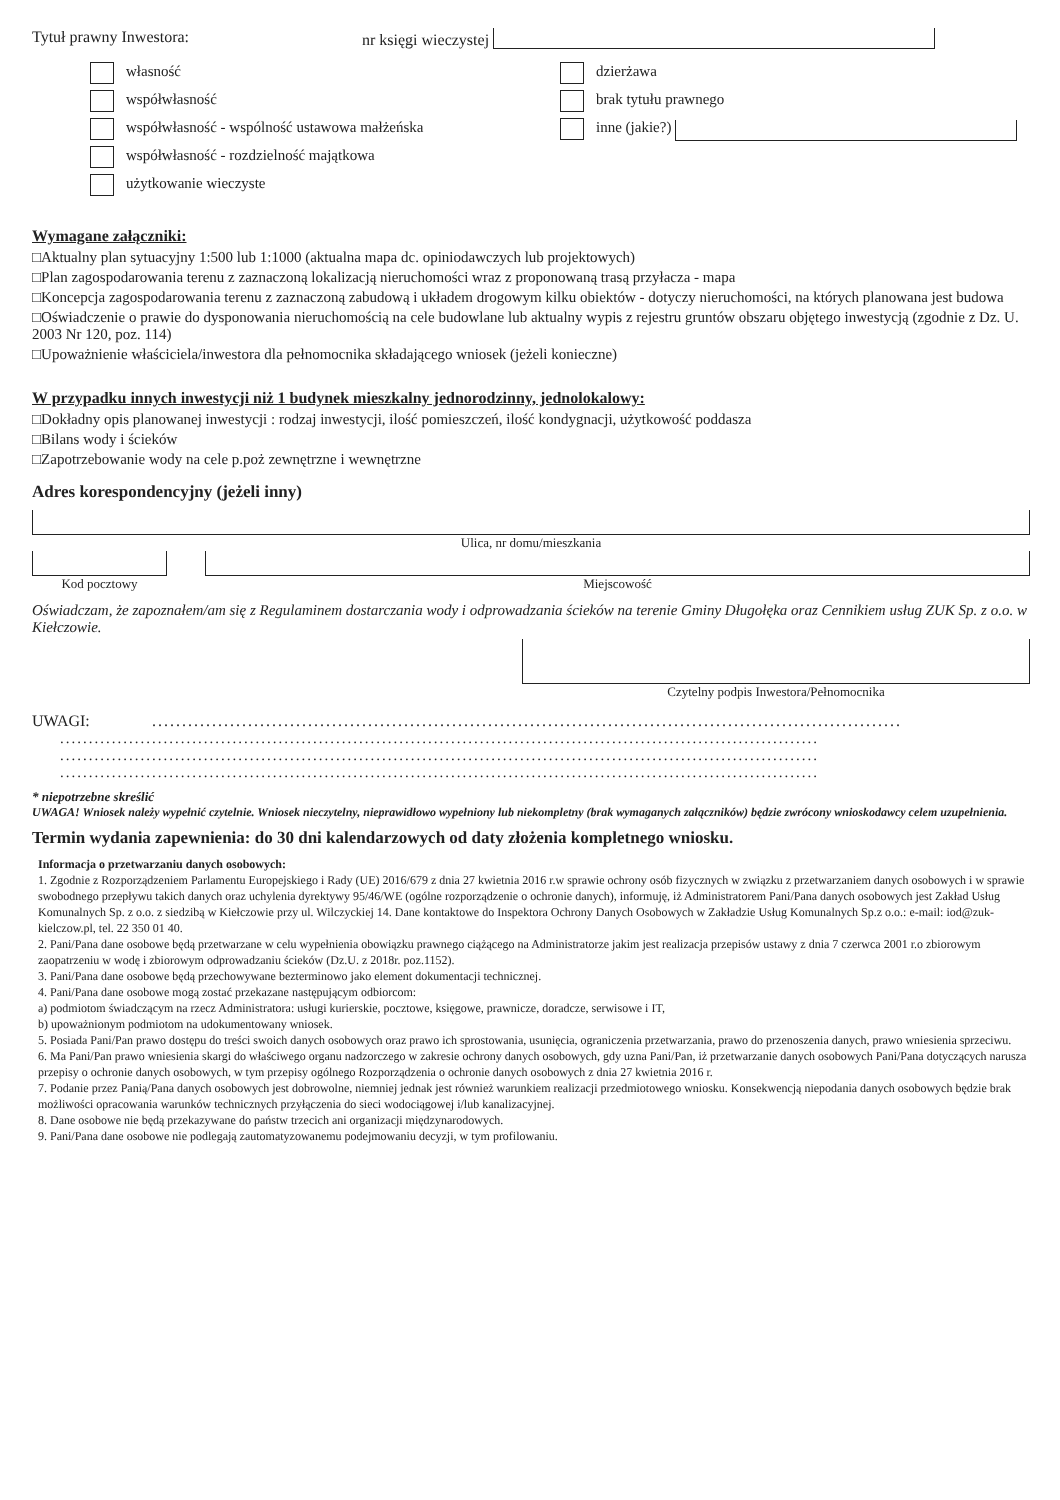Tytuł prawny Inwestora: nr księgi wieczystej
własność
współwłasność
współwłasność - wspólność ustawowa małżeńska
współwłasność - rozdzielność majątkowa
użytkowanie wieczyste
dzierżawa
brak tytułu prawnego
inne (jakie?)
Wymagane załączniki:
□Aktualny plan sytuacyjny 1:500 lub 1:1000 (aktualna mapa dc. opiniodawczych lub projektowych)
□Plan zagospodarowania terenu z zaznaczoną lokalizacją nieruchomości wraz z proponowaną trasą przyłacza - mapa
□Koncepcja zagospodarowania terenu z zaznaczoną zabudową i układem drogowym kilku obiektów - dotyczy nieruchomości, na których planowana jest budowa
□Oświadczenie o prawie do dysponowania nieruchomością na cele budowlane lub aktualny wypis z rejestru gruntów obszaru objętego inwestycją (zgodnie z Dz. U. 2003 Nr 120, poz. 114)
□Upoważnienie właściciela/inwestora dla pełnomocnika składającego wniosek (jeżeli konieczne)
W przypadku innych inwestycji niż 1 budynek mieszkalny jednorodzinny, jednolokalowy:
□Dokładny opis planowanej inwestycji : rodzaj inwestycji, ilość pomieszczeń, ilość kondygnacji, użytkowość poddasza
□Bilans wody i ścieków
□Zapotrzebowanie wody na cele p.poż zewnętrzne i wewnętrzne
Adres korespondencyjny (jeżeli inny)
Ulica, nr domu/mieszkania
Kod pocztowy Miejscowość
Oświadczam, że zapoznałem/am się z Regulaminem dostarczania wody i odprowadzania ścieków na terenie Gminy Długołęka oraz Cennikiem usług ZUK Sp. z o.o. w Kiełczowie.
Czytelny podpis Inwestora/Pełnomocnika
UWAGI:.............................................................................................................................
....................................................................................................................................
....................................................................................................................................
....................................................................................................................................
* niepotrzebne skreślić
UWAGA! Wniosek należy wypełnić czytelnie. Wniosek nieczytelny, nieprawidłowo wypełniony lub niekompletny (brak wymaganych załączników) będzie zwrócony wnioskodawcy celem uzupełnienia.
Termin wydania zapewnienia: do 30 dni kalendarzowych od daty złożenia kompletnego wniosku.
Informacja o przetwarzaniu danych osobowych:
1. Zgodnie z Rozporządzeniem Parlamentu Europejskiego i Rady (UE) 2016/679 z dnia 27 kwietnia 2016 r.w sprawie ochrony osób fizycznych w związku z przetwarzaniem danych osobowych i w sprawie swobodnego przepływu takich danych oraz uchylenia dyrektywy 95/46/WE (ogólne rozporządzenie o ochronie danych), informuję, iż Administratorem Pani/Pana danych osobowych jest Zakład Usług Komunalnych Sp. z o.o. z siedzibą w Kiełczowie przy ul. Wilczyckiej 14. Dane kontaktowe do Inspektora Ochrony Danych Osobowych w Zakładzie Usług Komunalnych Sp.z o.o.: e-mail: iod@zuk-kielczow.pl, tel. 22 350 01 40.
2. Pani/Pana dane osobowe będą przetwarzane w celu wypełnienia obowiązku prawnego ciążącego na Administratorze jakim jest realizacja przepisów ustawy z dnia 7 czerwca 2001 r.o zbiorowym zaopatrzeniu w wodę i zbiorowym odprowadzaniu ścieków (Dz.U. z 2018r. poz.1152).
3. Pani/Pana dane osobowe będą przechowywane bezterminowo jako element dokumentacji technicznej.
4. Pani/Pana dane osobowe mogą zostać przekazane następującym odbiorcom:
a) podmiotom świadczącym na rzecz Administratora: usługi kurierskie, pocztowe, księgowe, prawnicze, doradcze, serwisowe i IT,
b) upoważnionym podmiotom na udokumentowany wniosek.
5. Posiada Pani/Pan prawo dostępu do treści swoich danych osobowych oraz prawo ich sprostowania, usunięcia, ograniczenia przetwarzania, prawo do przenoszenia danych, prawo wniesienia sprzeciwu.
6. Ma Pani/Pan prawo wniesienia skargi do właściwego organu nadzorczego w zakresie ochrony danych osobowych, gdy uzna Pani/Pan, iż przetwarzanie danych osobowych Pani/Pana dotyczących narusza przepisy o ochronie danych osobowych, w tym przepisy ogólnego Rozporządzenia o ochronie danych osobowych z dnia 27 kwietnia 2016 r.
7. Podanie przez Panią/Pana danych osobowych jest dobrowolne, niemniej jednak jest również warunkiem realizacji przedmiotowego wniosku. Konsekwencją niepodania danych osobowych będzie brak możliwości opracowania warunków technicznych przyłączenia do sieci wodociągowej i/lub kanalizacyjnej.
8. Dane osobowe nie będą przekazywane do państw trzecich ani organizacji międzynarodowych.
9. Pani/Pana dane osobowe nie podlegają zautomatyzowanemu podejmowaniu decyzji, w tym profilowaniu.